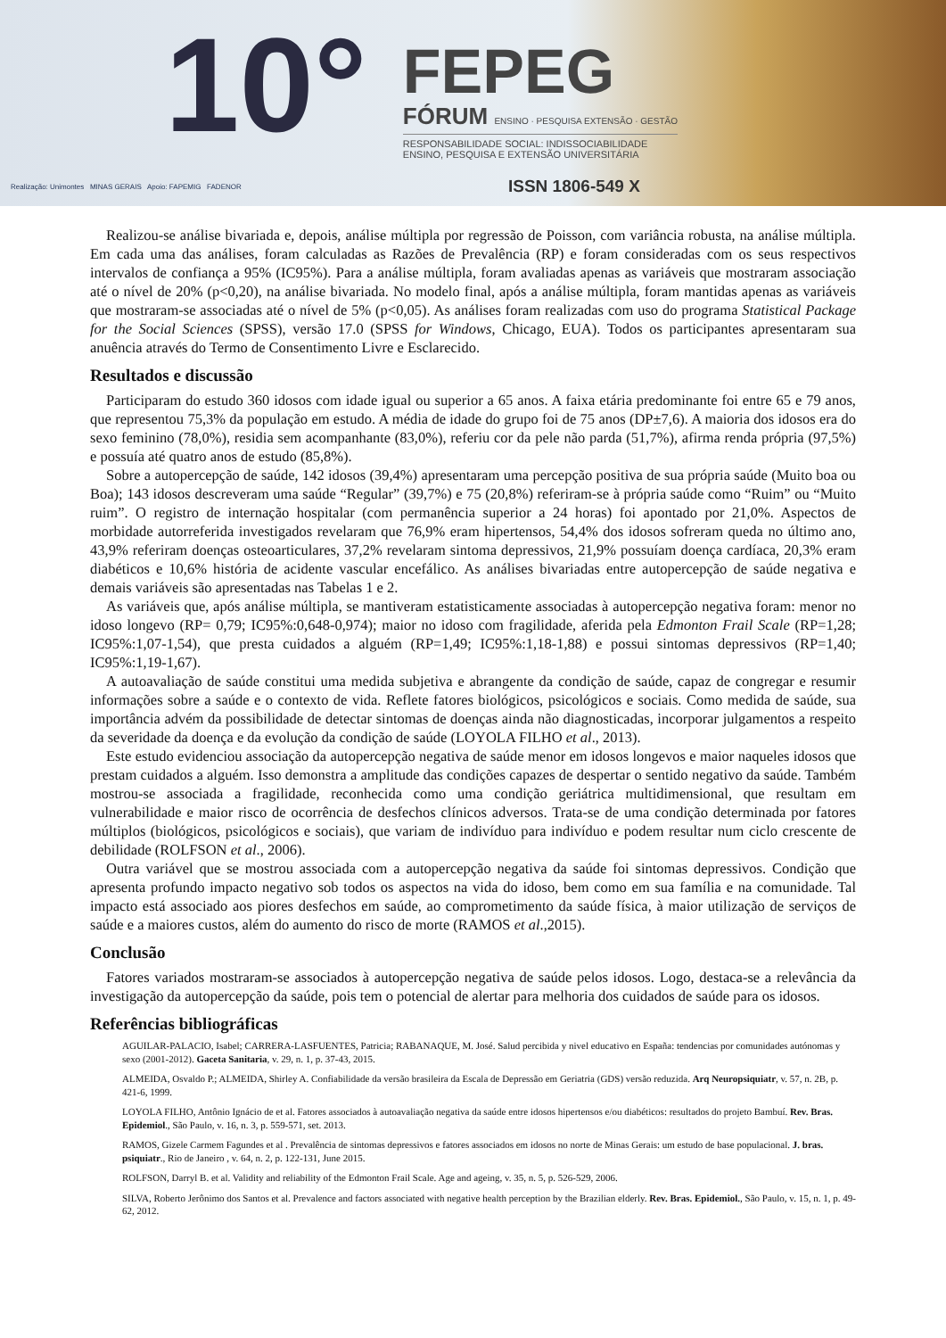10°
FEPEG
FÓRUM ENSINO · PESQUISA EXTENSÃO · GESTÃO
RESPONSABILIDADE SOCIAL: INDISSOCIABILIDADE
ENSINO, PESQUISA E EXTENSÃO UNIVERSITÁRIA
ISSN 1806-549 X
Realização: Unimontes MINAS GERAIS Apoio: FAPEMIG FADENOR
Realizou-se análise bivariada e, depois, análise múltipla por regressão de Poisson, com variância robusta, na análise múltipla. Em cada uma das análises, foram calculadas as Razões de Prevalência (RP) e foram consideradas com os seus respectivos intervalos de confiança a 95% (IC95%). Para a análise múltipla, foram avaliadas apenas as variáveis que mostraram associação até o nível de 20% (p<0,20), na análise bivariada. No modelo final, após a análise múltipla, foram mantidas apenas as variáveis que mostraram-se associadas até o nível de 5% (p<0,05). As análises foram realizadas com uso do programa Statistical Package for the Social Sciences (SPSS), versão 17.0 (SPSS for Windows, Chicago, EUA). Todos os participantes apresentaram sua anuência através do Termo de Consentimento Livre e Esclarecido.
Resultados e discussão
Participaram do estudo 360 idosos com idade igual ou superior a 65 anos. A faixa etária predominante foi entre 65 e 79 anos, que representou 75,3% da população em estudo. A média de idade do grupo foi de 75 anos (DP±7,6). A maioria dos idosos era do sexo feminino (78,0%), residia sem acompanhante (83,0%), referiu cor da pele não parda (51,7%), afirma renda própria (97,5%) e possuía até quatro anos de estudo (85,8%).
Sobre a autopercepção de saúde, 142 idosos (39,4%) apresentaram uma percepção positiva de sua própria saúde (Muito boa ou Boa); 143 idosos descreveram uma saúde “Regular” (39,7%) e 75 (20,8%) referiram-se à própria saúde como “Ruim” ou “Muito ruim”. O registro de internação hospitalar (com permanência superior a 24 horas) foi apontado por 21,0%. Aspectos de morbidade autorreferida investigados revelaram que 76,9% eram hipertensos, 54,4% dos idosos sofreram queda no último ano, 43,9% referiram doenças osteoarticulares, 37,2% revelaram sintoma depressivos, 21,9% possuíam doença cardíaca, 20,3% eram diabéticos e 10,6% história de acidente vascular encefálico. As análises bivariadas entre autopercepção de saúde negativa e demais variáveis são apresentadas nas Tabelas 1 e 2.
As variáveis que, após análise múltipla, se mantiveram estatisticamente associadas à autopercepção negativa foram: menor no idoso longevo (RP= 0,79; IC95%:0,648-0,974); maior no idoso com fragilidade, aferida pela Edmonton Frail Scale (RP=1,28; IC95%:1,07-1,54), que presta cuidados a alguém (RP=1,49; IC95%:1,18-1,88) e possui sintomas depressivos (RP=1,40; IC95%:1,19-1,67).
A autoavaliação de saúde constitui uma medida subjetiva e abrangente da condição de saúde, capaz de congregar e resumir informações sobre a saúde e o contexto de vida. Reflete fatores biológicos, psicológicos e sociais. Como medida de saúde, sua importância advém da possibilidade de detectar sintomas de doenças ainda não diagnosticadas, incorporar julgamentos a respeito da severidade da doença e da evolução da condição de saúde (LOYOLA FILHO et al., 2013).
Este estudo evidenciou associação da autopercepção negativa de saúde menor em idosos longevos e maior naqueles idosos que prestam cuidados a alguém. Isso demonstra a amplitude das condições capazes de despertar o sentido negativo da saúde. Também mostrou-se associada a fragilidade, reconhecida como uma condição geriátrica multidimensional, que resultam em vulnerabilidade e maior risco de ocorrência de desfechos clínicos adversos. Trata-se de uma condição determinada por fatores múltiplos (biológicos, psicológicos e sociais), que variam de indivíduo para indivíduo e podem resultar num ciclo crescente de debilidade (ROLFSON et al., 2006).
Outra variável que se mostrou associada com a autopercepção negativa da saúde foi sintomas depressivos. Condição que apresenta profundo impacto negativo sob todos os aspectos na vida do idoso, bem como em sua família e na comunidade. Tal impacto está associado aos piores desfechos em saúde, ao comprometimento da saúde física, à maior utilização de serviços de saúde e a maiores custos, além do aumento do risco de morte (RAMOS et al.,2015).
Conclusão
Fatores variados mostraram-se associados à autopercepção negativa de saúde pelos idosos. Logo, destaca-se a relevância da investigação da autopercepção da saúde, pois tem o potencial de alertar para melhoria dos cuidados de saúde para os idosos.
Referências bibliográficas
AGUILAR-PALACIO, Isabel; CARRERA-LASFUENTES, Patricia; RABANAQUE, M. José. Salud percibida y nivel educativo en España: tendencias por comunidades autónomas y sexo (2001-2012). Gaceta Sanitaria, v. 29, n. 1, p. 37-43, 2015.
ALMEIDA, Osvaldo P.; ALMEIDA, Shirley A. Confiabilidade da versão brasileira da Escala de Depressão em Geriatria (GDS) versão reduzida. Arq Neuropsiquiatr, v. 57, n. 2B, p. 421-6, 1999.
LOYOLA FILHO, Antônio Ignácio de et al. Fatores associados à autoavaliação negativa da saúde entre idosos hipertensos e/ou diabéticos: resultados do projeto Bambuí. Rev. Bras. Epidemiol., São Paulo, v. 16, n. 3, p. 559-571, set. 2013.
RAMOS, Gizele Carmem Fagundes et al . Prevalência de sintomas depressivos e fatores associados em idosos no norte de Minas Gerais: um estudo de base populacional. J. bras. psiquiatr., Rio de Janeiro , v. 64, n. 2, p. 122-131, June 2015.
ROLFSON, Darryl B. et al. Validity and reliability of the Edmonton Frail Scale. Age and ageing, v. 35, n. 5, p. 526-529, 2006.
SILVA, Roberto Jerônimo dos Santos et al. Prevalence and factors associated with negative health perception by the Brazilian elderly. Rev. Bras. Epidemiol., São Paulo, v. 15, n. 1, p. 49-62, 2012.